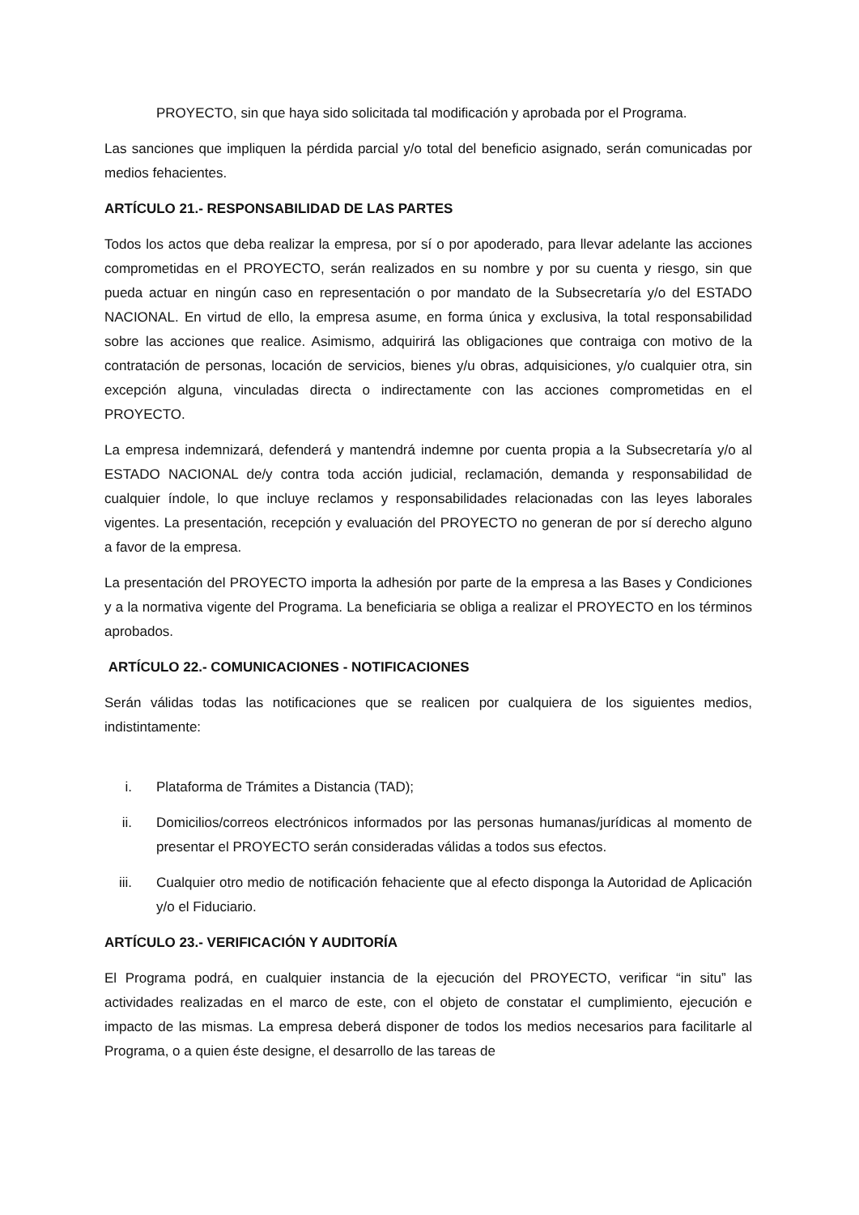PROYECTO, sin que haya sido solicitada tal modificación y aprobada por el Programa.
Las sanciones que impliquen la pérdida parcial y/o total del beneficio asignado, serán comunicadas por medios fehacientes.
ARTÍCULO 21.- RESPONSABILIDAD DE LAS PARTES
Todos los actos que deba realizar la empresa, por sí o por apoderado, para llevar adelante las acciones comprometidas en el PROYECTO, serán realizados en su nombre y por su cuenta y riesgo, sin que pueda actuar en ningún caso en representación o por mandato de la Subsecretaría y/o del ESTADO NACIONAL. En virtud de ello, la empresa asume, en forma única y exclusiva, la total responsabilidad sobre las acciones que realice. Asimismo, adquirirá las obligaciones que contraiga con motivo de la contratación de personas, locación de servicios, bienes y/u obras, adquisiciones, y/o cualquier otra, sin excepción alguna, vinculadas directa o indirectamente con las acciones comprometidas en el PROYECTO.
La empresa indemnizará, defenderá y mantendrá indemne por cuenta propia a la Subsecretaría y/o al ESTADO NACIONAL de/y contra toda acción judicial, reclamación, demanda y responsabilidad de cualquier índole, lo que incluye reclamos y responsabilidades relacionadas con las leyes laborales vigentes. La presentación, recepción y evaluación del PROYECTO no generan de por sí derecho alguno a favor de la empresa.
La presentación del PROYECTO importa la adhesión por parte de la empresa a las Bases y Condiciones y a la normativa vigente del Programa. La beneficiaria se obliga a realizar el PROYECTO en los términos aprobados.
ARTÍCULO 22.- COMUNICACIONES - NOTIFICACIONES
Serán válidas todas las notificaciones que se realicen por cualquiera de los siguientes medios, indistintamente:
i. Plataforma de Trámites a Distancia (TAD);
ii. Domicilios/correos electrónicos informados por las personas humanas/jurídicas al momento de presentar el PROYECTO serán consideradas válidas a todos sus efectos.
iii. Cualquier otro medio de notificación fehaciente que al efecto disponga la Autoridad de Aplicación y/o el Fiduciario.
ARTÍCULO 23.- VERIFICACIÓN Y AUDITORÍA
El Programa podrá, en cualquier instancia de la ejecución del PROYECTO, verificar “in situ” las actividades realizadas en el marco de este, con el objeto de constatar el cumplimiento, ejecución e impacto de las mismas. La empresa deberá disponer de todos los medios necesarios para facilitarle al Programa, o a quien éste designe, el desarrollo de las tareas de